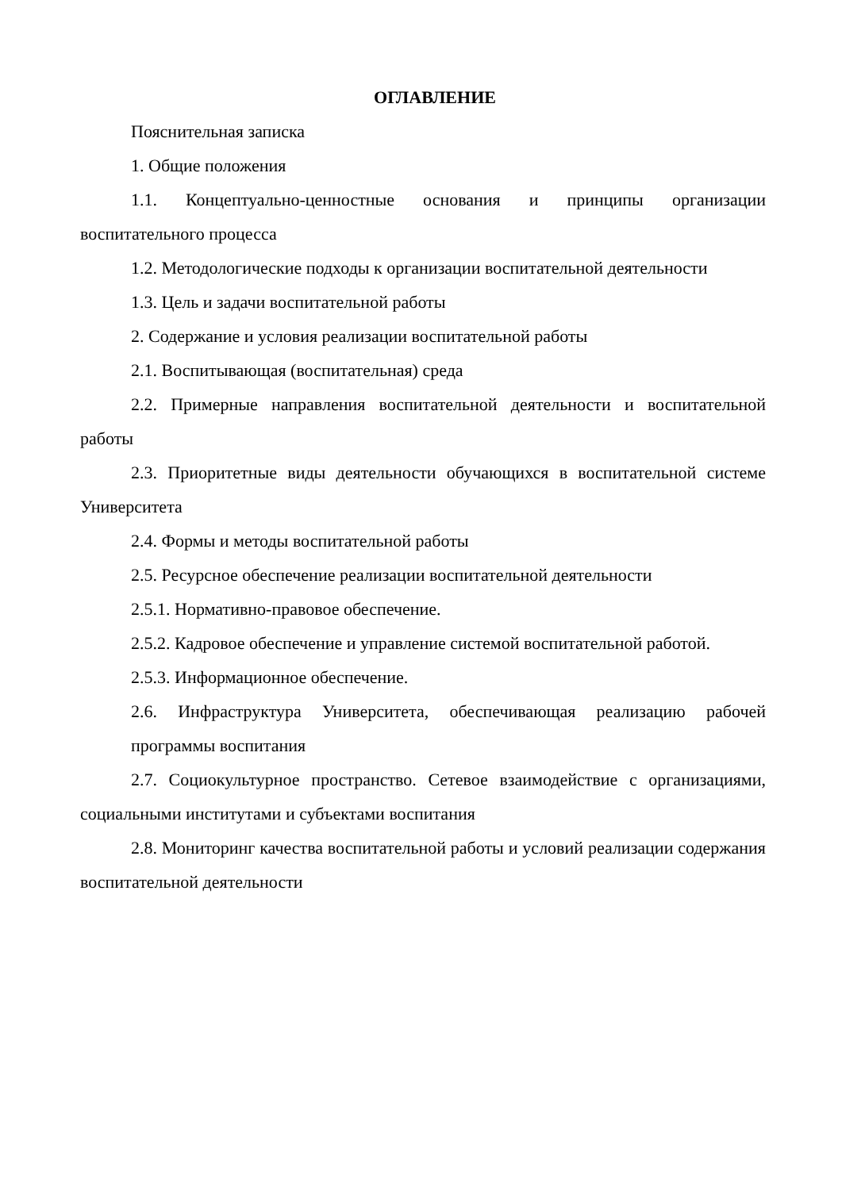ОГЛАВЛЕНИЕ
Пояснительная записка
1. Общие положения
1.1. Концептуально-ценностные основания и принципы организации воспитательного процесса
1.2. Методологические подходы к организации воспитательной деятельности
1.3. Цель и задачи воспитательной работы
2. Содержание и условия реализации воспитательной работы
2.1. Воспитывающая (воспитательная) среда
2.2. Примерные направления воспитательной деятельности и воспитательной работы
2.3. Приоритетные виды деятельности обучающихся в воспитательной системе Университета
2.4. Формы и методы воспитательной работы
2.5. Ресурсное обеспечение реализации воспитательной деятельности
2.5.1. Нормативно-правовое обеспечение.
2.5.2. Кадровое обеспечение и управление системой воспитательной работой.
2.5.3. Информационное обеспечение.
2.6. Инфраструктура Университета, обеспечивающая реализацию рабочей программы воспитания
2.7. Социокультурное пространство. Сетевое взаимодействие с организациями, социальными институтами и субъектами воспитания
2.8. Мониторинг качества воспитательной работы и условий реализации содержания воспитательной деятельности